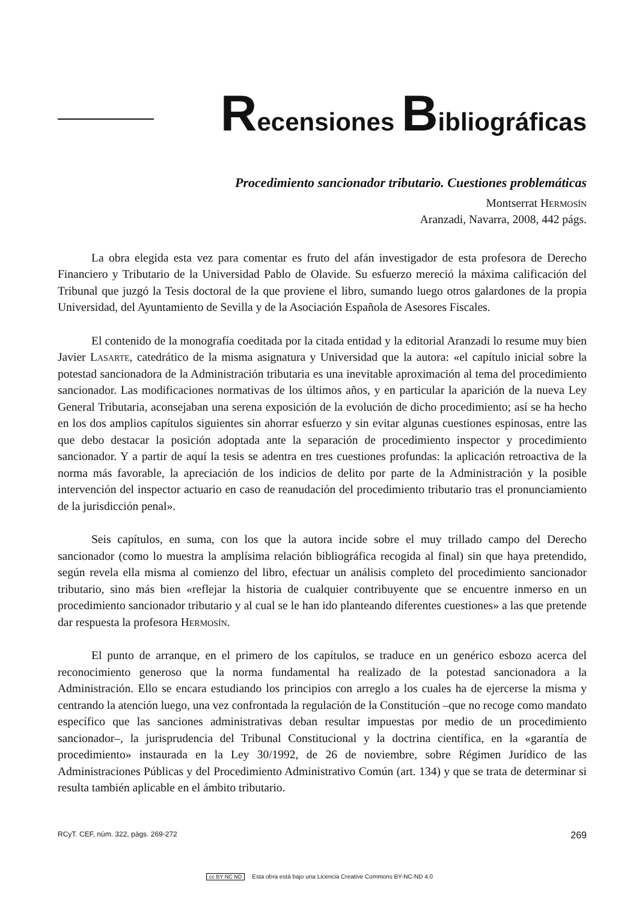Recensiones Bibliográficas
Procedimiento sancionador tributario. Cuestiones problemáticas
Montserrat Hermosín
Aranzadi, Navarra, 2008, 442 págs.
La obra elegida esta vez para comentar es fruto del afán investigador de esta profesora de Derecho Financiero y Tributario de la Universidad Pablo de Olavide. Su esfuerzo mereció la máxima calificación del Tribunal que juzgó la Tesis doctoral de la que proviene el libro, sumando luego otros galardones de la propia Universidad, del Ayuntamiento de Sevilla y de la Asociación Española de Asesores Fiscales.
El contenido de la monografía coeditada por la citada entidad y la editorial Aranzadi lo resume muy bien Javier Lasarte, catedrático de la misma asignatura y Universidad que la autora: «el capítulo inicial sobre la potestad sancionadora de la Administración tributaria es una inevitable aproximación al tema del procedimiento sancionador. Las modificaciones normativas de los últimos años, y en particular la aparición de la nueva Ley General Tributaria, aconsejaban una serena exposición de la evolución de dicho procedimiento; así se ha hecho en los dos amplios capítulos siguientes sin ahorrar esfuerzo y sin evitar algunas cuestiones espinosas, entre las que debo destacar la posición adoptada ante la separación de procedimiento inspector y procedimiento sancionador. Y a partir de aquí la tesis se adentra en tres cuestiones profundas: la aplicación retroactiva de la norma más favorable, la apreciación de los indicios de delito por parte de la Administración y la posible intervención del inspector actuario en caso de reanudación del procedimiento tributario tras el pronunciamiento de la jurisdicción penal».
Seis capítulos, en suma, con los que la autora incide sobre el muy trillado campo del Derecho sancionador (como lo muestra la amplísima relación bibliográfica recogida al final) sin que haya pretendido, según revela ella misma al comienzo del libro, efectuar un análisis completo del procedimiento sancionador tributario, sino más bien «reflejar la historia de cualquier contribuyente que se encuentre inmerso en un procedimiento sancionador tributario y al cual se le han ido planteando diferentes cuestiones» a las que pretende dar respuesta la profesora Hermosín.
El punto de arranque, en el primero de los capítulos, se traduce en un genérico esbozo acerca del reconocimiento generoso que la norma fundamental ha realizado de la potestad sancionadora a la Administración. Ello se encara estudiando los principios con arreglo a los cuales ha de ejercerse la misma y centrando la atención luego, una vez confrontada la regulación de la Constitución –que no recoge como mandato específico que las sanciones administrativas deban resultar impuestas por medio de un procedimiento sancionador–, la jurisprudencia del Tribunal Constitucional y la doctrina científica, en la «garantía de procedimiento» instaurada en la Ley 30/1992, de 26 de noviembre, sobre Régimen Jurídico de las Administraciones Públicas y del Procedimiento Administrativo Común (art. 134) y que se trata de determinar si resulta también aplicable en el ámbito tributario.
RCyT. CEF, núm. 322, págs. 269-272 269
cc BY NC ND Esta obra está bajo una Licencia Creative Commons BY-NC-ND 4.0